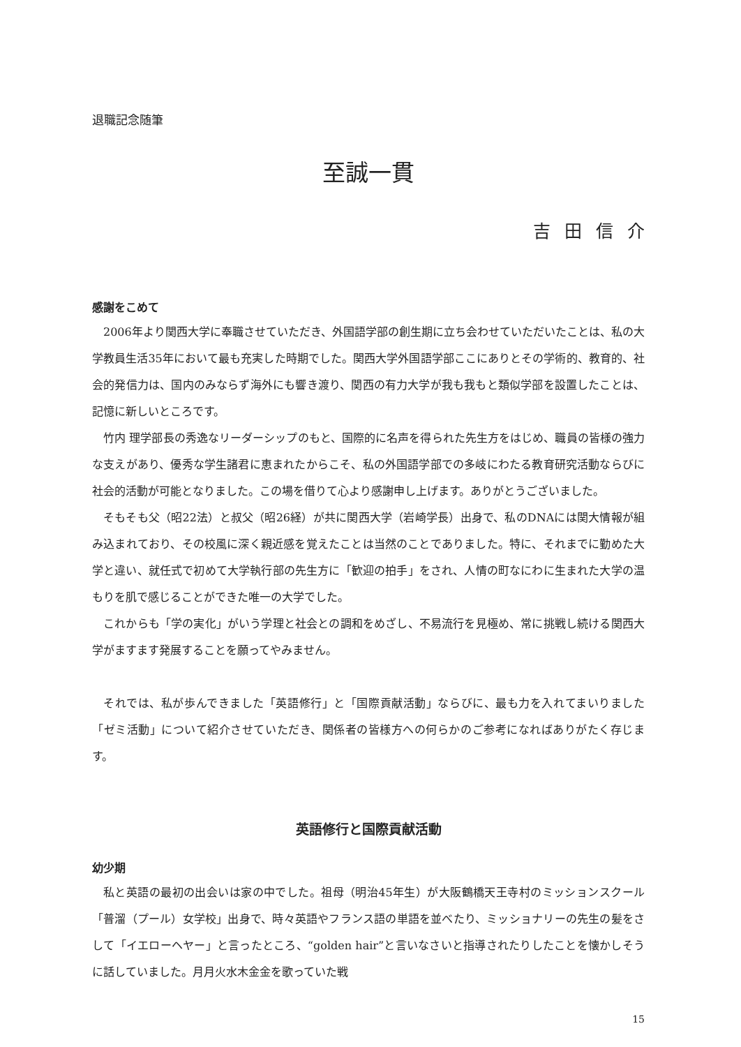退職記念随筆
至誠一貫
吉田信介
感謝をこめて
2006年より関西大学に奉職させていただき、外国語学部の創生期に立ち会わせていただいたことは、私の大学教員生活35年において最も充実した時期でした。関西大学外国語学部ここにありとその学術的、教育的、社会的発信力は、国内のみならず海外にも響き渡り、関西の有力大学が我も我もと類似学部を設置したことは、記憶に新しいところです。
竹内 理学部長の秀逸なリーダーシップのもと、国際的に名声を得られた先生方をはじめ、職員の皆様の強力な支えがあり、優秀な学生諸君に恵まれたからこそ、私の外国語学部での多岐にわたる教育研究活動ならびに社会的活動が可能となりました。この場を借りて心より感謝申し上げます。ありがとうございました。
そもそも父（昭22法）と叔父（昭26経）が共に関西大学（岩崎学長）出身で、私のDNAには関大情報が組み込まれており、その校風に深く親近感を覚えたことは当然のことでありました。特に、それまでに勤めた大学と違い、就任式で初めて大学執行部の先生方に「歓迎の拍手」をされ、人情の町なにわに生まれた大学の温もりを肌で感じることができた唯一の大学でした。
これからも「学の実化」がいう学理と社会との調和をめざし、不易流行を見極め、常に挑戦し続ける関西大学がますます発展することを願ってやみません。
それでは、私が歩んできました「英語修行」と「国際貢献活動」ならびに、最も力を入れてまいりました「ゼミ活動」について紹介させていただき、関係者の皆様方への何らかのご参考になればありがたく存じます。
英語修行と国際貢献活動
幼少期
私と英語の最初の出会いは家の中でした。祖母（明治45年生）が大阪鶴橋天王寺村のミッションスクール「普溜（プール）女学校」出身で、時々英語やフランス語の単語を並べたり、ミッショナリーの先生の髪をさして「イエローヘヤー」と言ったところ、“golden hair”と言いなさいと指導されたりしたことを懐かしそうに話していました。月月火水木金金を歌っていた戦
15